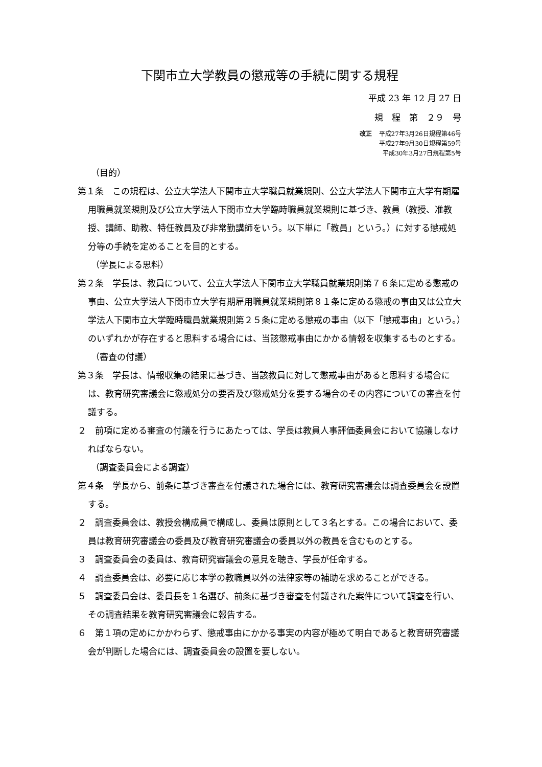下関市立大学教員の懲戒等の手続に関する規程
平成 23 年 12 月 27 日
規　程　第　２９　号
改正 平成27年3月26日規程第46号
平成27年9月30日規程第59号
平成30年3月27日規程第5号
（目的）
第１条　この規程は、公立大学法人下関市立大学職員就業規則、公立大学法人下関市立大学有期雇用職員就業規則及び公立大学法人下関市立大学臨時職員就業規則に基づき、教員（教授、准教授、講師、助教、特任教員及び非常勤講師をいう。以下単に「教員」という。）に対する懲戒処分等の手続を定めることを目的とする。
（学長による思料）
第２条　学長は、教員について、公立大学法人下関市立大学職員就業規則第７６条に定める懲戒の事由、公立大学法人下関市立大学有期雇用職員就業規則第８１条に定める懲戒の事由又は公立大学法人下関市立大学臨時職員就業規則第２５条に定める懲戒の事由（以下「懲戒事由」という。）のいずれかが存在すると思料する場合には、当該懲戒事由にかかる情報を収集するものとする。
（審査の付議）
第３条　学長は、情報収集の結果に基づき、当該教員に対して懲戒事由があると思料する場合には、教育研究審議会に懲戒処分の要否及び懲戒処分を要する場合のその内容についての審査を付議する。
２　前項に定める審査の付議を行うにあたっては、学長は教員人事評価委員会において協議しなければならない。
（調査委員会による調査）
第４条　学長から、前条に基づき審査を付議された場合には、教育研究審議会は調査委員会を設置する。
２　調査委員会は、教授会構成員で構成し、委員は原則として３名とする。この場合において、委員は教育研究審議会の委員及び教育研究審議会の委員以外の教員を含むものとする。
３　調査委員会の委員は、教育研究審議会の意見を聴き、学長が任命する。
４　調査委員会は、必要に応じ本学の教職員以外の法律家等の補助を求めることができる。
５　調査委員会は、委員長を１名選び、前条に基づき審査を付議された案件について調査を行い、その調査結果を教育研究審議会に報告する。
６　第１項の定めにかかわらず、懲戒事由にかかる事実の内容が極めて明白であると教育研究審議会が判断した場合には、調査委員会の設置を要しない。